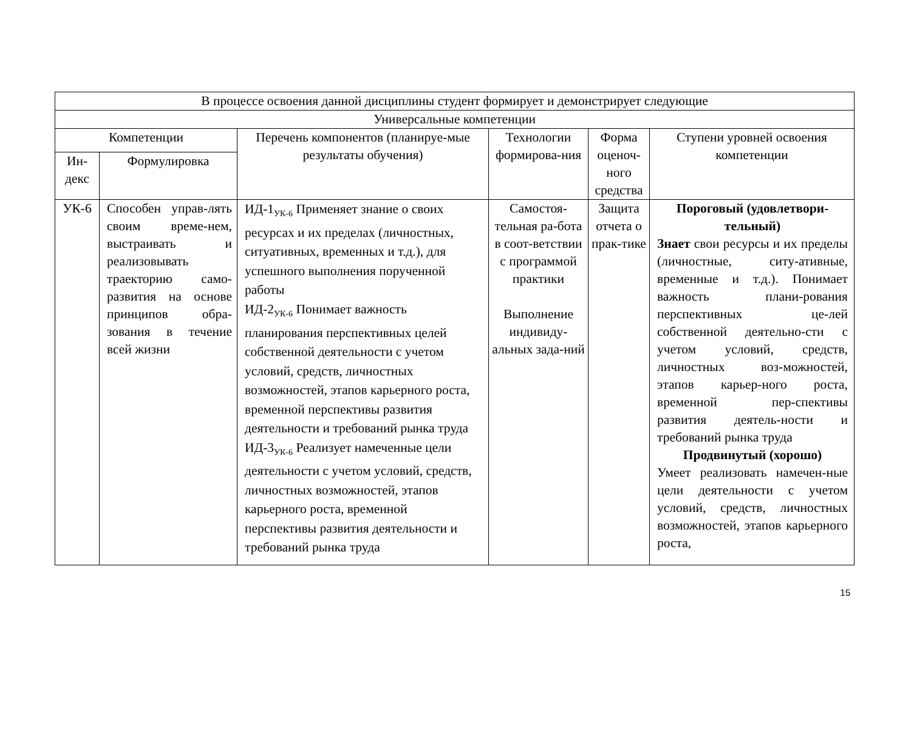| В процессе освоения данной дисциплины студент формирует и демонстрирует следующие | | | | | |
| --- | --- | --- | --- | --- | --- |
| Универсальные компетенции | | | | | |
| Компетенции | | Перечень компонентов (планируе-мые результаты обучения) | Технологии формирова-ния | Форма оценоч-ного средства | Ступени уровней освоения компетенции |
| Ин-декс | Формулировка | | | | |
| УК-6 | Способен управ-лять своим време-нем, выстраивать и реализовывать траекторию само-развития на основе принципов обра-зования в течение всей жизни | ИД-1<sub>УК-6</sub> Применяет знание о своих ресурсах и их пределах (личностных, ситуативных, временных и т.д.), для успешного выполнения порученной работы ИД-2<sub>УК-6</sub> Понимает важность планирования перспективных целей собственной деятельности с учетом условий, средств, личностных возможностей, этапов карьерного роста, временной перспективы развития деятельности и требований рынка труда ИД-3<sub>УК-6</sub> Реализует намеченные цели деятельности с учетом условий, средств, личностных возможностей, этапов карьерного роста, временной перспективы развития деятельности и требований рынка труда | Самостоя-тельная ра-бота в соот-ветствии с программой практики Выполнение индивиду-альных зада-ний | Защита отчета о прак-тике | Пороговый (удовлетвори-тельный) Знает свои ресурсы и их пределы (личностные, ситу-ативные, временные и т.д.). Понимает важность плани-рования перспективных це-лей собственной деятельно-сти с учетом условий, средств, личностных воз-можностей, этапов карьер-ного роста, временной пер-спективы развития деятель-ности и требований рынка труда Продвинутый (хорошо) Умеет реализовать намечен-ные цели деятельности с учетом условий, средств, личностных возможностей, этапов карьерного роста, |
15